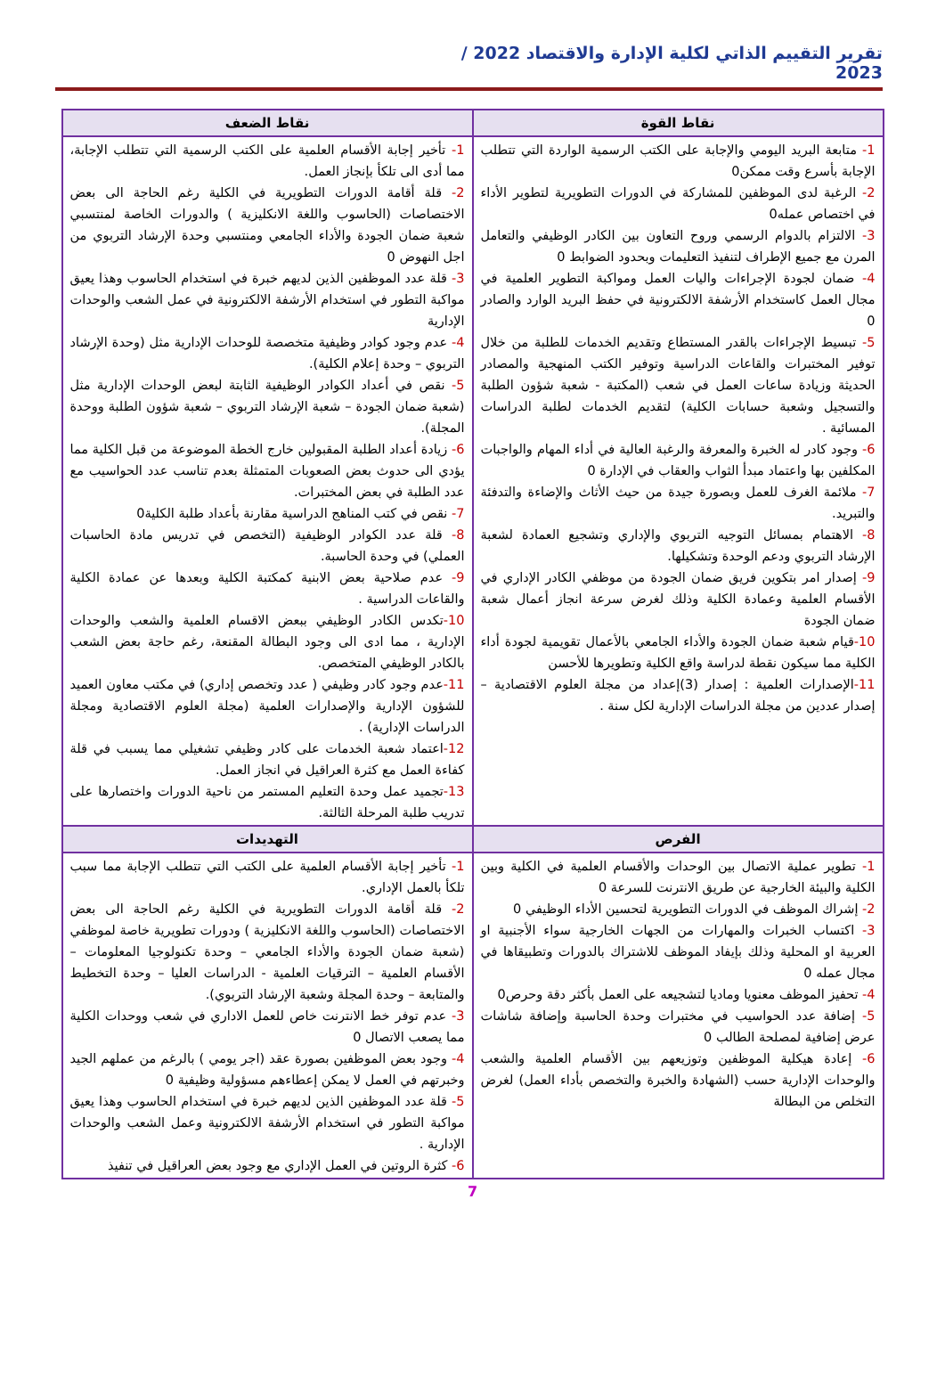تقرير التقييم الذاتي لكلية الإدارة والاقتصاد 2022 / 2023
| نقاط القوة | نقاط الضعف |
| --- | --- |
| 1- متابعة البريد اليومي والإجابة على الكتب الرسمية الواردة التي تتطلب الإجابة بأسرع وقت ممكن0 2- الرغبة لدى الموظفين للمشاركة في الدورات التطويرية لتطوير الأداء في اختصاص عمله0 3- الالتزام بالدوام الرسمي وروح التعاون بين الكادر الوظيفي والتعامل المرن مع جميع الإطراف لتنفيذ التعليمات وبحدود الضوابط 0 4- ضمان لجودة الإجراءات واليات العمل ومواكبة التطوير العلمية في مجال العمل كاستخدام الأرشفة الالكترونية في حفظ البريد الوارد والصادر 0 5- تبسيط الإجراءات بالقدر المستطاع وتقديم الخدمات للطلبة من خلال توفير المختبرات والقاعات الدراسية وتوفير الكتب المنهجية والمصادر الحديثة وزيادة ساعات العمل في شعب (المكتبة - شعبة شؤون الطلبة والتسجيل وشعبة حسابات الكلية) لتقديم الخدمات لطلبة الدراسات المسائية . 6- وجود كادر له الخبرة والمعرفة والرغبة العالية في أداء المهام والواجبات المكلفين بها واعتماد مبدأ الثواب والعقاب في الإدارة 0 7- ملائمة الغرف للعمل وبصورة جيدة من حيث الأثاث والإضاءة والتدفئة والتبريد. 8- الاهتمام بمسائل التوجيه التربوي والإداري وتشجيع العمادة لشعبة الإرشاد التربوي ودعم الوحدة وتشكيلها. 9- إصدار امر بتكوين فريق ضمان الجودة من موظفي الكادر الإداري في الأقسام العلمية وعمادة الكلية وذلك لغرض سرعة انجاز أعمال شعبة ضمان الجودة 10- قيام شعبة ضمان الجودة والأداء الجامعي بالأعمال تقويمية لجودة أداء الكلية مما سيكون نقطة لدراسة واقع الكلية وتطويرها للأحسن 11- الإصدارات العلمية : إصدار (3)إعداد من مجلة العلوم الاقتصادية – إصدار عددين من مجلة الدراسات الإدارية لكل سنة . | 1- تأخير إجابة الأقسام العلمية على الكتب الرسمية التي تتطلب الإجابة، مما أدى الى تلكأ بإنجاز العمل. 2- قلة أقامة الدورات التطويرية في الكلية رغم الحاجة الى بعض الاختصاصات (الحاسوب واللغة الانكليزية ) والدورات الخاصة لمنتسبي شعبة ضمان الجودة والأداء الجامعي ومنتسبي وحدة الإرشاد التربوي من اجل النهوض 0 3- قلة عدد الموظفين الذين لديهم خبرة في استخدام الحاسوب وهذا يعيق مواكبة التطور في استخدام الأرشفة الالكترونية في عمل الشعب والوحدات الإدارية 4- عدم وجود كوادر وظيفية متخصصة للوحدات الإدارية مثل (وحدة الإرشاد التربوي – وحدة إعلام الكلية). 5- نقص في أعداد الكوادر الوظيفية الثابتة لبعض الوحدات الإدارية مثل (شعبة ضمان الجودة – شعبة الإرشاد التربوي – شعبة شؤون الطلبة ووحدة المجلة). 6- زيادة أعداد الطلبة المقبولين خارج الخطة الموضوعة من قبل الكلية مما يؤدي الى حدوث بعض الصعوبات المتمثلة بعدم تناسب عدد الحواسيب مع عدد الطلبة في بعض المختبرات. 7- نقص في كتب المناهج الدراسية مقارنة بأعداد طلبة الكلية0 8- قلة عدد الكوادر الوظيفية (التخصص في تدريس مادة الحاسبات العملي) في وحدة الحاسبة. 9- عدم صلاحية بعض الابنية كمكتبة الكلية وبعدها عن عمادة الكلية والقاعات الدراسية . 10- تكدس الكادر الوظيفي ببعض الاقسام العلمية والشعب والوحدات الإدارية ، مما ادى الى وجود البطالة المقنعة، رغم حاجة بعض الشعب بالكادر الوظيفي المتخصص. 11- عدم وجود كادر وظيفي ( عدد وتخصص إداري) في مكتب معاون العميد للشؤون الإدارية والإصدارات العلمية (مجلة العلوم الاقتصادية ومجلة الدراسات الإدارية) . 12- اعتماد شعبة الخدمات على كادر وظيفي تشغيلي مما يسبب في قلة كفاءة العمل مع كثرة العراقيل في انجاز العمل. 13- تجميد عمل وحدة التعليم المستمر من ناحية الدورات واختصارها على تدريب طلبة المرحلة الثالثة. |
| الفرص | التهديدات |
| 1- تطوير عملية الاتصال بين الوحدات والأقسام العلمية في الكلية وبين الكلية والبيئة الخارجية عن طريق الانترنت للسرعة 0 2- إشراك الموظف في الدورات التطويرية لتحسين الأداء الوظيفي 0 3- اكتساب الخبرات والمهارات من الجهات الخارجية سواء الأجنبية او العربية او المحلية وذلك بإيفاد الموظف للاشتراك بالدورات وتطبيقاها في مجال عمله 0 4- تحفيز الموظف معنويا وماديا لتشجيعه على العمل بأكثر دقة وحرص0 5- إضافة عدد الحواسيب في مختبرات وحدة الحاسبة وإضافة شاشات عرض إضافية لمصلحة الطالب 0 6- إعادة هيكلية الموظفين وتوزيعهم بين الأقسام العلمية والشعب والوحدات الإدارية حسب (الشهادة والخبرة والتخصص بأداء العمل) لغرض التخلص من البطالة | 1- تأخير إجابة الأقسام العلمية على الكتب التي تتطلب الإجابة مما سبب تلكأ بالعمل الإداري. 2- قلة أقامة الدورات التطويرية في الكلية رغم الحاجة الى بعض الاختصاصات (الحاسوب واللغة الانكليزية ) ودورات تطويرية خاصة لموظفي (شعبة ضمان الجودة والأداء الجامعي – وحدة تكنولوجيا المعلومات –الأقسام العلمية – الترقيات العلمية - الدراسات العليا – وحدة التخطيط والمتابعة – وحدة المجلة وشعبة الإرشاد التربوي). 3- عدم توفر خط الانترنت خاص للعمل الاداري في شعب ووحدات الكلية مما يصعب الاتصال 0 4- وجود بعض الموظفين بصورة عقد (اجر يومي ) بالرغم من عملهم الجيد وخبرتهم في العمل لا يمكن إعطاءهم مسؤولية وظيفية 0 5- قلة عدد الموظفين الذين لديهم خبرة في استخدام الحاسوب وهذا يعيق مواكبة التطور في استخدام الأرشفة الالكترونية وعمل الشعب والوحدات الإدارية . 6- كثرة الروتين في العمل الإداري مع وجود بعض العراقيل في تنفيذ |
7